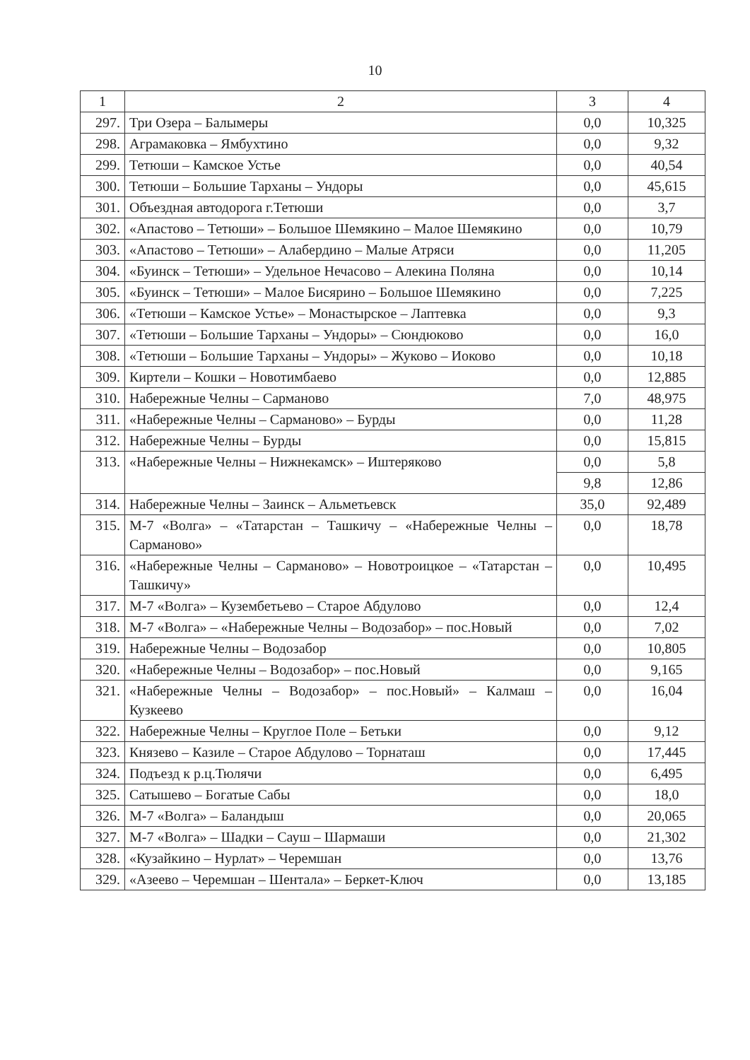10
| 1 | 2 | 3 | 4 |
| 297. | Три Озера – Балымеры | 0,0 | 10,325 |
| 298. | Аграмаковка – Ямбухтино | 0,0 | 9,32 |
| 299. | Тетюши – Камское Устье | 0,0 | 40,54 |
| 300. | Тетюши – Большие Тарханы – Ундоры | 0,0 | 45,615 |
| 301. | Объездная автодорога г.Тетюши | 0,0 | 3,7 |
| 302. | «Апастово – Тетюши» – Большое Шемякино – Малое Шемякино | 0,0 | 10,79 |
| 303. | «Апастово – Тетюши» – Алабердино – Малые Атряси | 0,0 | 11,205 |
| 304. | «Буинск – Тетюши» – Удельное Нечасово – Алекина Поляна | 0,0 | 10,14 |
| 305. | «Буинск – Тетюши» – Малое Бисярино – Большое Шемякино | 0,0 | 7,225 |
| 306. | «Тетюши – Камское Устье» – Монастырское – Лаптевка | 0,0 | 9,3 |
| 307. | «Тетюши – Большие Тарханы – Ундоры» – Сюндюково | 0,0 | 16,0 |
| 308. | «Тетюши – Большие Тарханы – Ундоры» – Жуково – Иоково | 0,0 | 10,18 |
| 309. | Киртели – Кошки – Новотимбаево | 0,0 | 12,885 |
| 310. | Набережные Челны – Сарманово | 7,0 | 48,975 |
| 311. | «Набережные Челны – Сарманово» – Бурды | 0,0 | 11,28 |
| 312. | Набережные Челны – Бурды | 0,0 | 15,815 |
| 313. | «Набережные Челны – Нижнекамск» – Иштеряково | 0,0 | 5,8 |
| | | 9,8 | 12,86 |
| 314. | Набережные Челны – Заинск – Альметьевск | 35,0 | 92,489 |
| 315. | М-7 «Волга» – «Татарстан – Ташкичу – «Набережные Челны – Сарманово» | 0,0 | 18,78 |
| 316. | «Набережные Челны – Сарманово» – Новотроицкое – «Татарстан – Ташкичу» | 0,0 | 10,495 |
| 317. | М-7 «Волга» – Кузембетьево – Старое Абдулово | 0,0 | 12,4 |
| 318. | М-7 «Волга» – «Набережные Челны – Водозабор» – пос.Новый | 0,0 | 7,02 |
| 319. | Набережные Челны – Водозабор | 0,0 | 10,805 |
| 320. | «Набережные Челны – Водозабор» – пос.Новый | 0,0 | 9,165 |
| 321. | «Набережные Челны – Водозабор» – пос.Новый» – Калмаш – Кузкеево | 0,0 | 16,04 |
| 322. | Набережные Челны – Круглое Поле – Бетьки | 0,0 | 9,12 |
| 323. | Князево – Казиле – Старое Абдулово – Торнаташ | 0,0 | 17,445 |
| 324. | Подъезд к р.ц.Тюлячи | 0,0 | 6,495 |
| 325. | Сатышево – Богатые Сабы | 0,0 | 18,0 |
| 326. | М-7 «Волга» – Баландыш | 0,0 | 20,065 |
| 327. | М-7 «Волга» – Шадки – Сауш – Шармаши | 0,0 | 21,302 |
| 328. | «Кузайкино – Нурлат» – Черемшан | 0,0 | 13,76 |
| 329. | «Азеево – Черемшан – Шентала» – Беркет-Ключ | 0,0 | 13,185 |